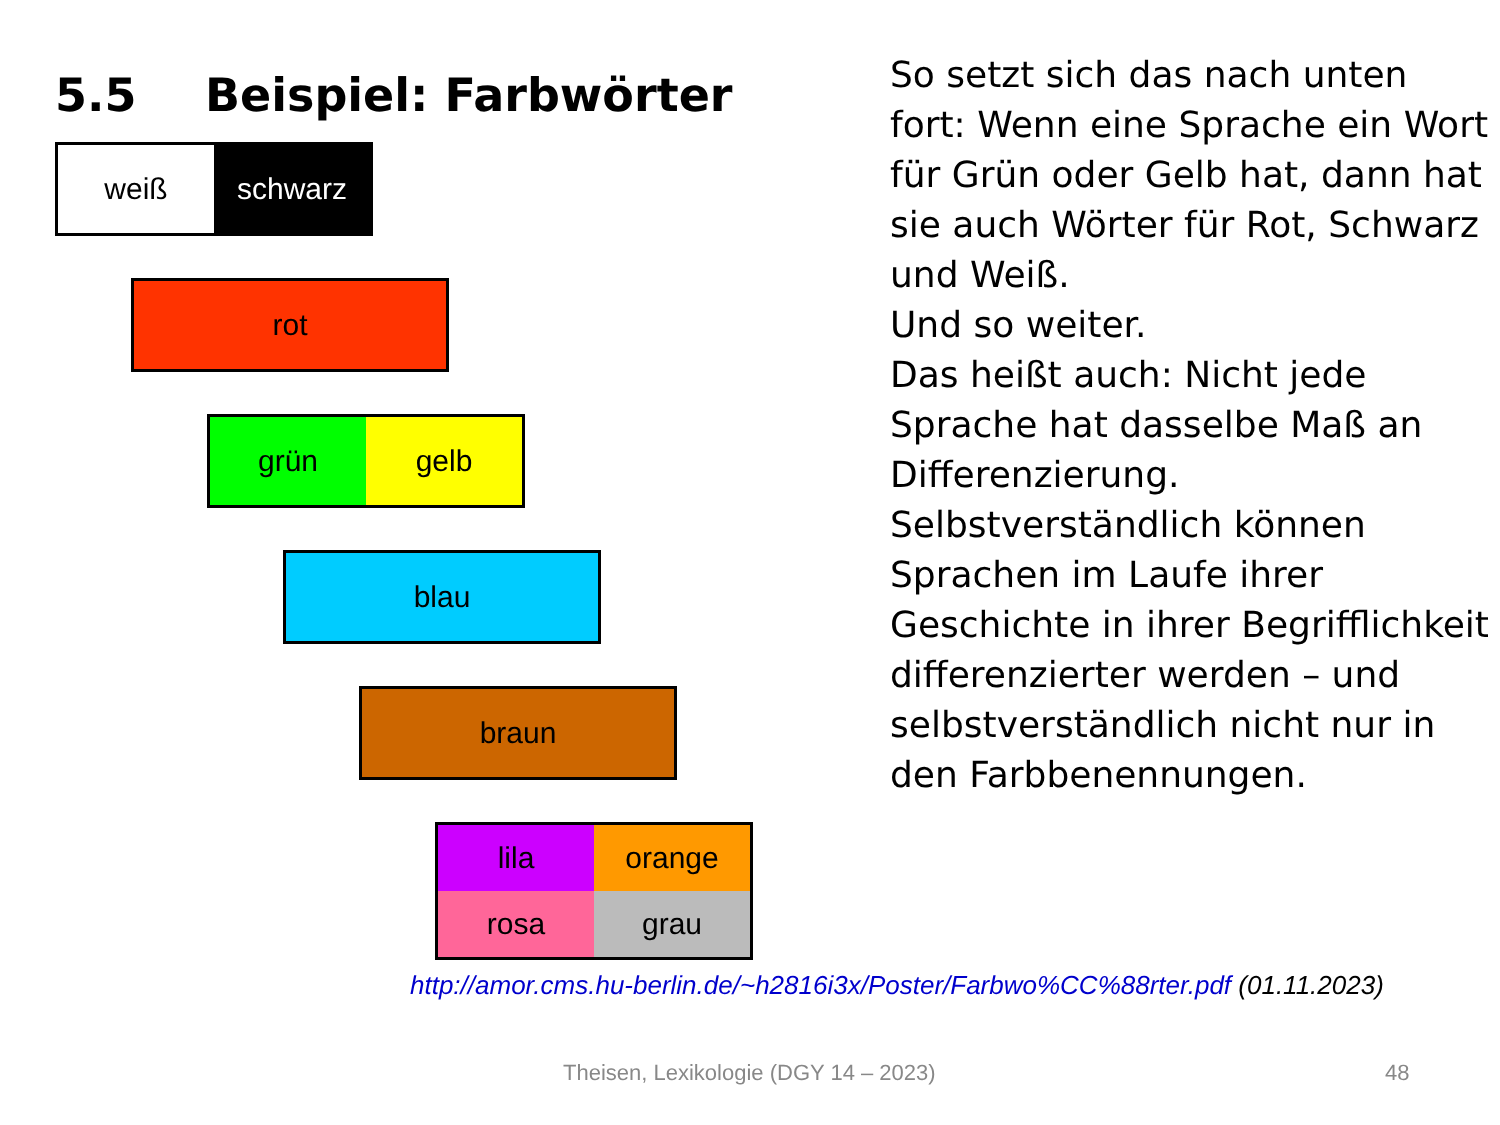5.5 Beispiel: Farbwörter
weiß schwarz
rot
grün gelb
blau
braun
lila
orange
rosa
grau
So setzt sich das nach unten fort: Wenn eine Sprache ein Wort für Grün oder Gelb hat, dann hat sie auch Wörter für Rot, Schwarz und Weiß.
Und so weiter.
Das heißt auch: Nicht jede Sprache hat dasselbe Maß an Differenzierung.
Selbstverständlich können Sprachen im Laufe ihrer Geschichte in ihrer Begrifflichkeit differenzierter werden – und selbstverständlich nicht nur in den Farbbenennungen.
http://amor.cms.hu-berlin.de/~h2816i3x/Poster/Farbwo%CC%88rter.pdf (01.11.2023)
Theisen, Lexikologie (DGY 14 – 2023)
48